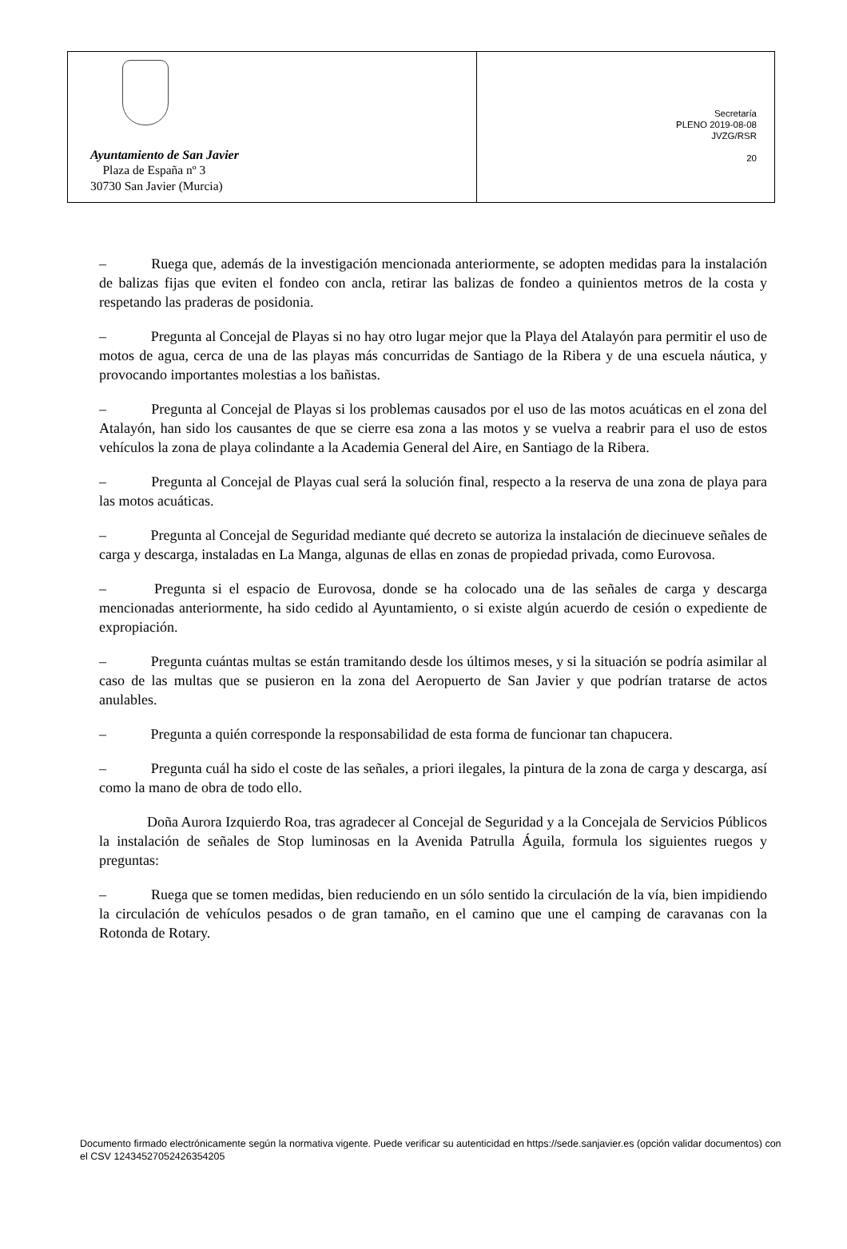Ayuntamiento de San Javier
Plaza de España nº 3
30730 San Javier (Murcia)
Secretaría
PLENO 2019-08-08
JVZG/RSR
20
– Ruega que, además de la investigación mencionada anteriormente, se adopten medidas para la instalación de balizas fijas que eviten el fondeo con ancla, retirar las balizas de fondeo a quinientos metros de la costa y respetando las praderas de posidonia.
– Pregunta al Concejal de Playas si no hay otro lugar mejor que la Playa del Atalayón para permitir el uso de motos de agua, cerca de una de las playas más concurridas de Santiago de la Ribera y de una escuela náutica, y provocando importantes molestias a los bañistas.
– Pregunta al Concejal de Playas si los problemas causados por el uso de las motos acuáticas en el zona del Atalayón, han sido los causantes de que se cierre esa zona a las motos y se vuelva a reabrir para el uso de estos vehículos la zona de playa colindante a la Academia General del Aire, en Santiago de la Ribera.
– Pregunta al Concejal de Playas cual será la solución final, respecto a la reserva de una zona de playa para las motos acuáticas.
– Pregunta al Concejal de Seguridad mediante qué decreto se autoriza la instalación de diecinueve señales de carga y descarga, instaladas en La Manga, algunas de ellas en zonas de propiedad privada, como Eurovosa.
– Pregunta si el espacio de Eurovosa, donde se ha colocado una de las señales de carga y descarga mencionadas anteriormente, ha sido cedido al Ayuntamiento, o si existe algún acuerdo de cesión o expediente de expropiación.
– Pregunta cuántas multas se están tramitando desde los últimos meses, y si la situación se podría asimilar al caso de las multas que se pusieron en la zona del Aeropuerto de San Javier y que podrían tratarse de actos anulables.
– Pregunta a quién corresponde la responsabilidad de esta forma de funcionar tan chapucera.
– Pregunta cuál ha sido el coste de las señales, a priori ilegales, la pintura de la zona de carga y descarga, así como la mano de obra de todo ello.
Doña Aurora Izquierdo Roa, tras agradecer al Concejal de Seguridad y a la Concejala de Servicios Públicos la instalación de señales de Stop luminosas en la Avenida Patrulla Águila, formula los siguientes ruegos y preguntas:
– Ruega que se tomen medidas, bien reduciendo en un sólo sentido la circulación de la vía, bien impidiendo la circulación de vehículos pesados o de gran tamaño, en el camino que une el camping de caravanas con la Rotonda de Rotary.
Documento firmado electrónicamente según la normativa vigente. Puede verificar su autenticidad en https://sede.sanjavier.es (opción validar documentos) con el CSV 12434527052426354205